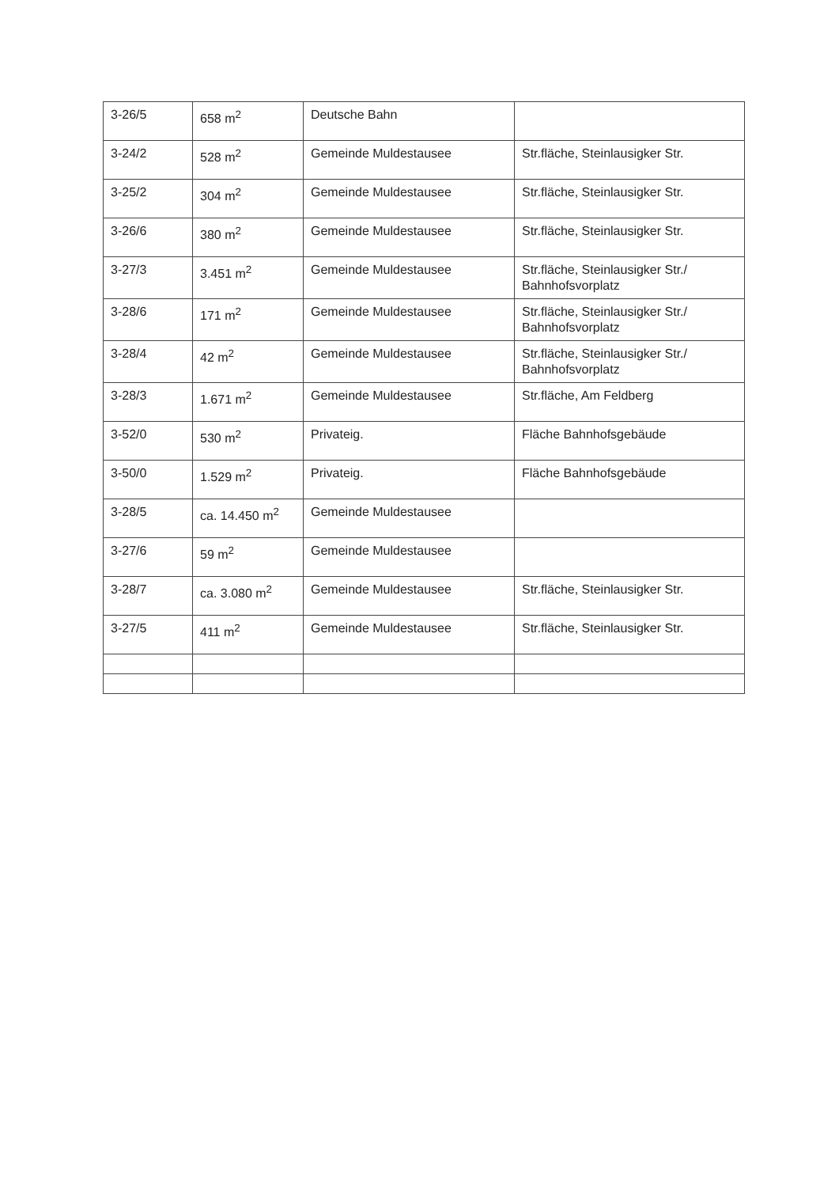| 3-26/5 | 658 m<sup>2</sup> | Deutsche Bahn | |
| 3-24/2 | 528 m<sup>2</sup> | Gemeinde Muldestausee | Str.fläche, Steinlausigker Str. |
| 3-25/2 | 304 m<sup>2</sup> | Gemeinde Muldestausee | Str.fläche, Steinlausigker Str. |
| 3-26/6 | 380 m<sup>2</sup> | Gemeinde Muldestausee | Str.fläche, Steinlausigker Str. |
| 3-27/3 | 3.451 m<sup>2</sup> | Gemeinde Muldestausee | Str.fläche, Steinlausigker Str./ Bahnhofsvorplatz |
| 3-28/6 | 171 m<sup>2</sup> | Gemeinde Muldestausee | Str.fläche, Steinlausigker Str./ Bahnhofsvorplatz |
| 3-28/4 | 42 m<sup>2</sup> | Gemeinde Muldestausee | Str.fläche, Steinlausigker Str./ Bahnhofsvorplatz |
| 3-28/3 | 1.671 m<sup>2</sup> | Gemeinde Muldestausee | Str.fläche, Am Feldberg |
| 3-52/0 | 530 m<sup>2</sup> | Privateig. | Fläche Bahnhofsgebäude |
| 3-50/0 | 1.529 m<sup>2</sup> | Privateig. | Fläche Bahnhofsgebäude |
| 3-28/5 | ca. 14.450 m<sup>2</sup> | Gemeinde Muldestausee | |
| 3-27/6 | 59 m<sup>2</sup> | Gemeinde Muldestausee | |
| 3-28/7 | ca. 3.080 m<sup>2</sup> | Gemeinde Muldestausee | Str.fläche, Steinlausigker Str. |
| 3-27/5 | 411 m<sup>2</sup> | Gemeinde Muldestausee | Str.fläche, Steinlausigker Str. |